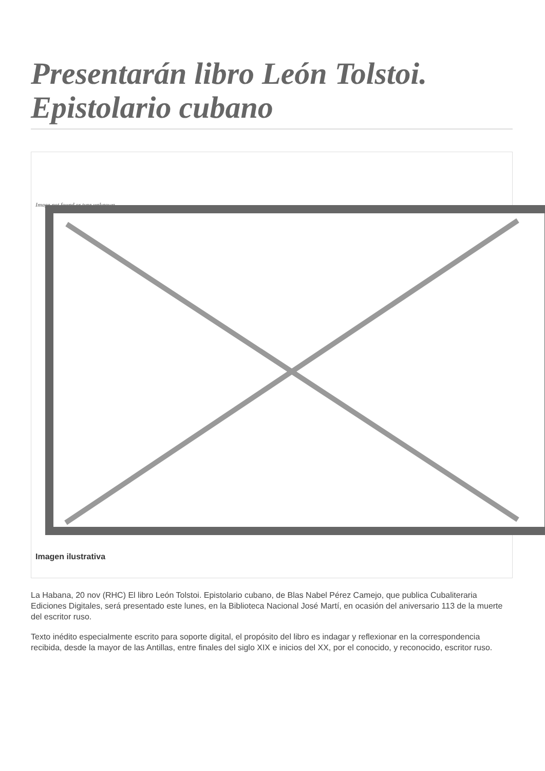Presentarán libro León Tolstoi. Epistolario cubano
Image not found or type unknown
Imagen ilustrativa
La Habana, 20 nov (RHC) El libro León Tolstoi. Epistolario cubano, de Blas Nabel Pérez Camejo, que publica Cubaliteraria Ediciones Digitales, será presentado este lunes, en la Biblioteca Nacional José Martí, en ocasión del aniversario 113 de la muerte del escritor ruso.
Texto inédito especialmente escrito para soporte digital, el propósito del libro es indagar y reflexionar en la correspondencia recibida, desde la mayor de las Antillas, entre finales del siglo XIX e inicios del XX, por el conocido, y reconocido, escritor ruso.